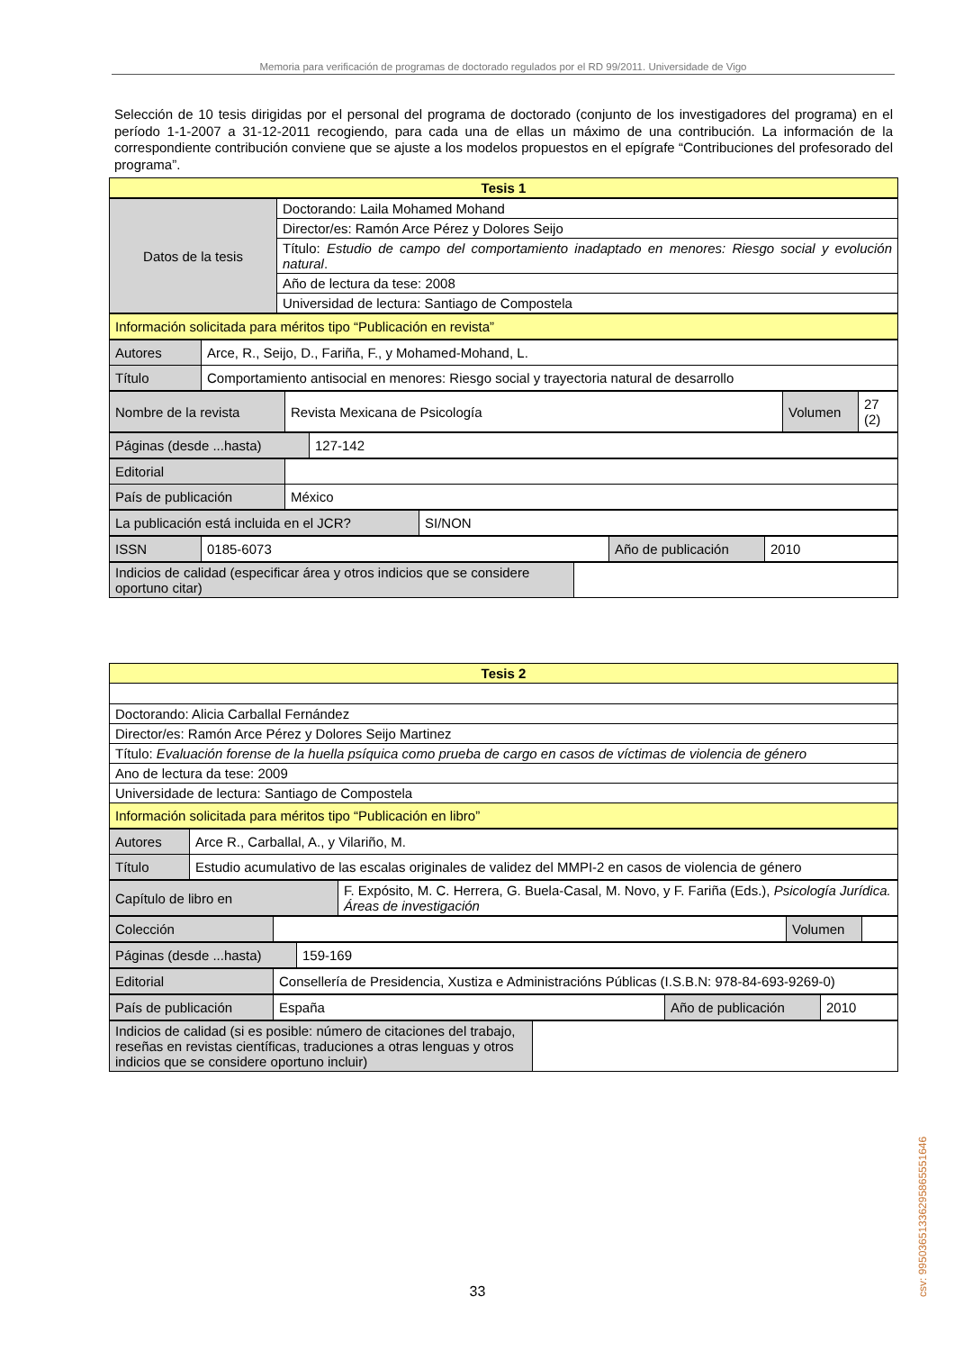Memoria para verificación de programas de doctorado regulados por el RD 99/2011. Universidade de Vigo
Selección de 10 tesis dirigidas por el personal del programa de doctorado (conjunto de los investigadores del programa) en el período 1-1-2007 a 31-12-2011 recogiendo, para cada una de ellas un máximo de una contribución. La información de la correspondiente contribución conviene que se ajuste a los modelos propuestos en el epígrafe “Contribuciones del profesorado del programa”.
| Tesis 1 |
| Datos de la tesis | Doctorando: Laila Mohamed Mohand |
| | Director/es: Ramón Arce Pérez y Dolores Seijo |
| | Título: Estudio de campo del comportamiento inadaptado en menores: Riesgo social y evolución natural . |
| | Año de lectura da tese: 2008 |
| | Universidad de lectura: Santiago de Compostela |
| Información solicitada para méritos tipo “Publicación en revista” |
| Autores | Arce, R., Seijo, D., Fariña, F., y Mohamed-Mohand, L. |
| Título | Comportamiento antisocial en menores: Riesgo social y trayectoria natural de desarrollo |
| Nombre de la revista | Revista Mexicana de Psicología | Volumen | 27 (2) |
| Páginas (desde ...hasta) | 127-142 |
| Editorial | |
| País de publicación | México |
| La publicación está incluida en el JCR? | SI/NON |
| ISSN | 0185-6073 | Año de publicación | 2010 |
| Indicios de calidad (especificar área y otros indicios que se considere oportuno citar) | |
| Tesis 2 |
| Doctorando: Alicia Carballal Fernández |
| Director/es: Ramón Arce Pérez y Dolores Seijo Martinez |
| Título: Evaluación forense de la huella psíquica como prueba de cargo en casos de víctimas de violencia de género |
| Ano de lectura da tese: 2009 |
| Universidade de lectura: Santiago de Compostela |
| Información solicitada para méritos tipo “Publicación en libro” |
| Autores | Arce R., Carballal, A., y Vilariño, M. |
| Título | Estudio acumulativo de las escalas originales de validez del MMPI-2 en casos de violencia de género |
| Capítulo de libro en | F. Expósito, M. C. Herrera, G. Buela-Casal, M. Novo, y F. Fariña (Eds.), Psicología Jurídica. Áreas de investigación |
| Colección | | Volumen | |
| Páginas (desde ...hasta) | 159-169 |
| Editorial | Consellería de Presidencia, Xustiza e Administracións Públicas (I.S.B.N: 978-84-693-9269-0) |
| País de publicación | España | Año de publicación | 2010 |
| Indicios de calidad (si es posible: número de citaciones del trabajo, reseñas en revistas científicas, traduciones a otras lenguas y otros indicios que se considere oportuno incluir) | |
csv: 99503651336295865551646
33